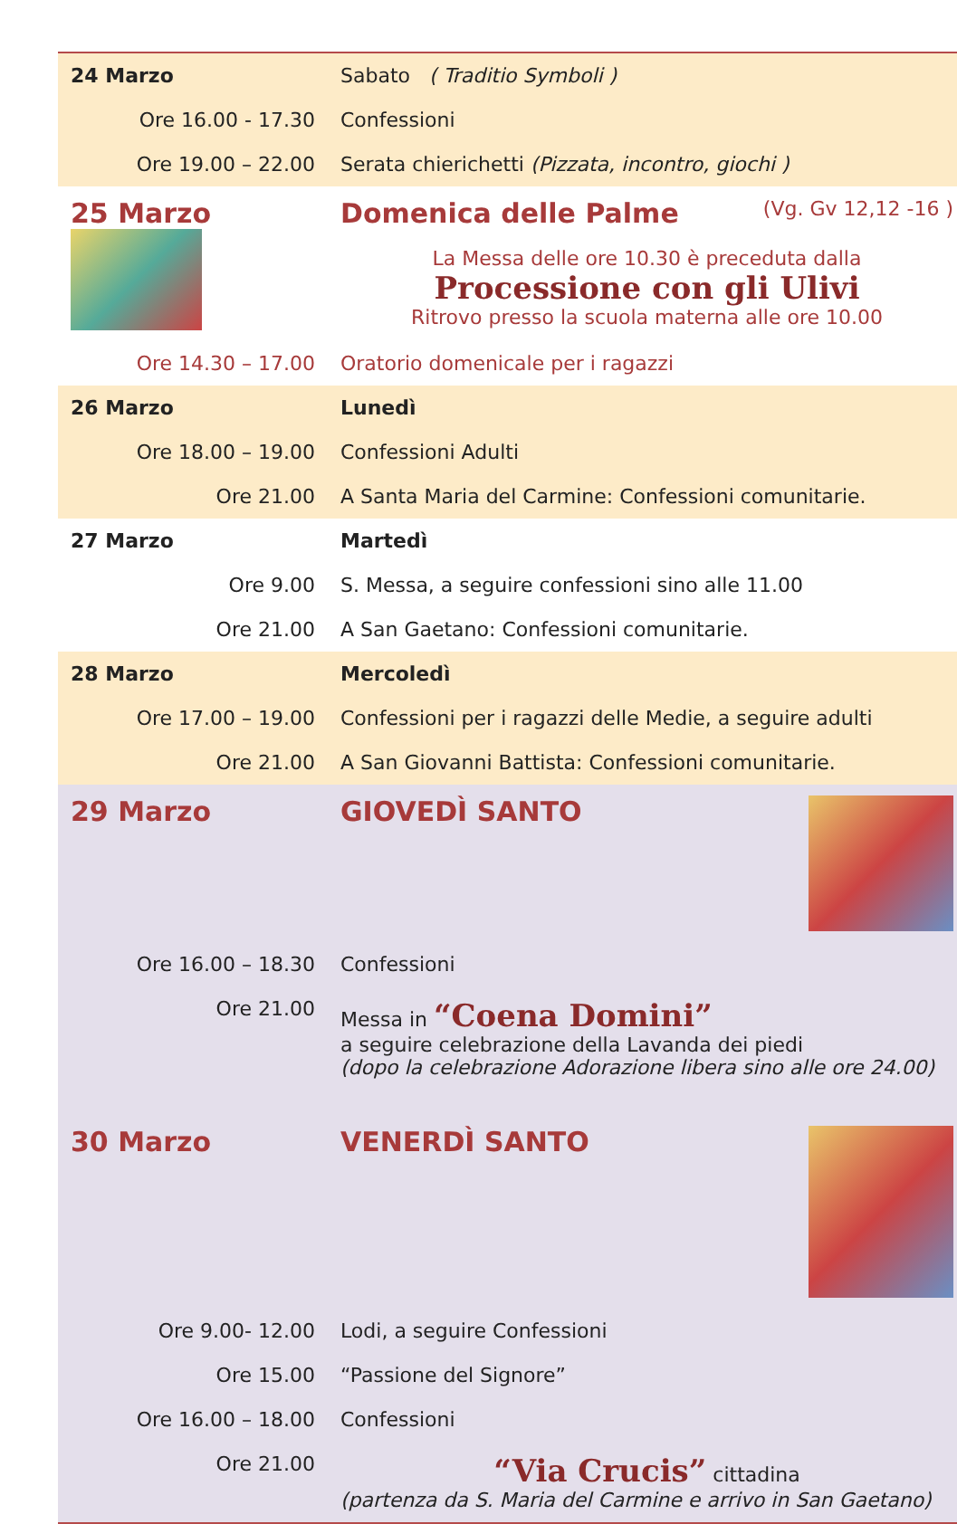| 24 Marzo | Sabato ( Traditio Symboli ) |
| Ore 16.00 - 17.30 | Confessioni |
| Ore 19.00 – 22.00 | Serata chierichetti (Pizzata, incontro, giochi ) |
| 25 Marzo | Domenica delle Palme (Vg. Gv 12,12 -16 ) La Messa delle ore 10.30 è preceduta dalla Processione con gli Ulivi Ritrovo presso la scuola materna alle ore 10.00 |
| Ore 14.30 – 17.00 | Oratorio domenicale per i ragazzi |
| 26 Marzo | Lunedì |
| Ore 18.00 – 19.00 | Confessioni Adulti |
| Ore 21.00 | A Santa Maria del Carmine: Confessioni comunitarie. |
| 27 Marzo | Martedì |
| Ore 9.00 | S. Messa, a seguire confessioni sino alle 11.00 |
| Ore 21.00 | A San Gaetano: Confessioni comunitarie. |
| 28 Marzo | Mercoledì |
| Ore 17.00 – 19.00 | Confessioni per i ragazzi delle Medie, a seguire adulti |
| Ore 21.00 | A San Giovanni Battista: Confessioni comunitarie. |
| 29 Marzo | GIOVEDÌ SANTO |
| Ore 16.00 – 18.30 | Confessioni |
| Ore 21.00 | Messa in “Coena Domini” a seguire celebrazione della Lavanda dei piedi (dopo la celebrazione Adorazione libera sino alle ore 24.00) |
| 30 Marzo | VENERDÌ SANTO |
| Ore 9.00- 12.00 | Lodi, a seguire Confessioni |
| Ore 15.00 | “Passione del Signore” |
| Ore 16.00 – 18.00 | Confessioni |
| Ore 21.00 | “Via Crucis” cittadina (partenza da S. Maria del Carmine e arrivo in San Gaetano) |